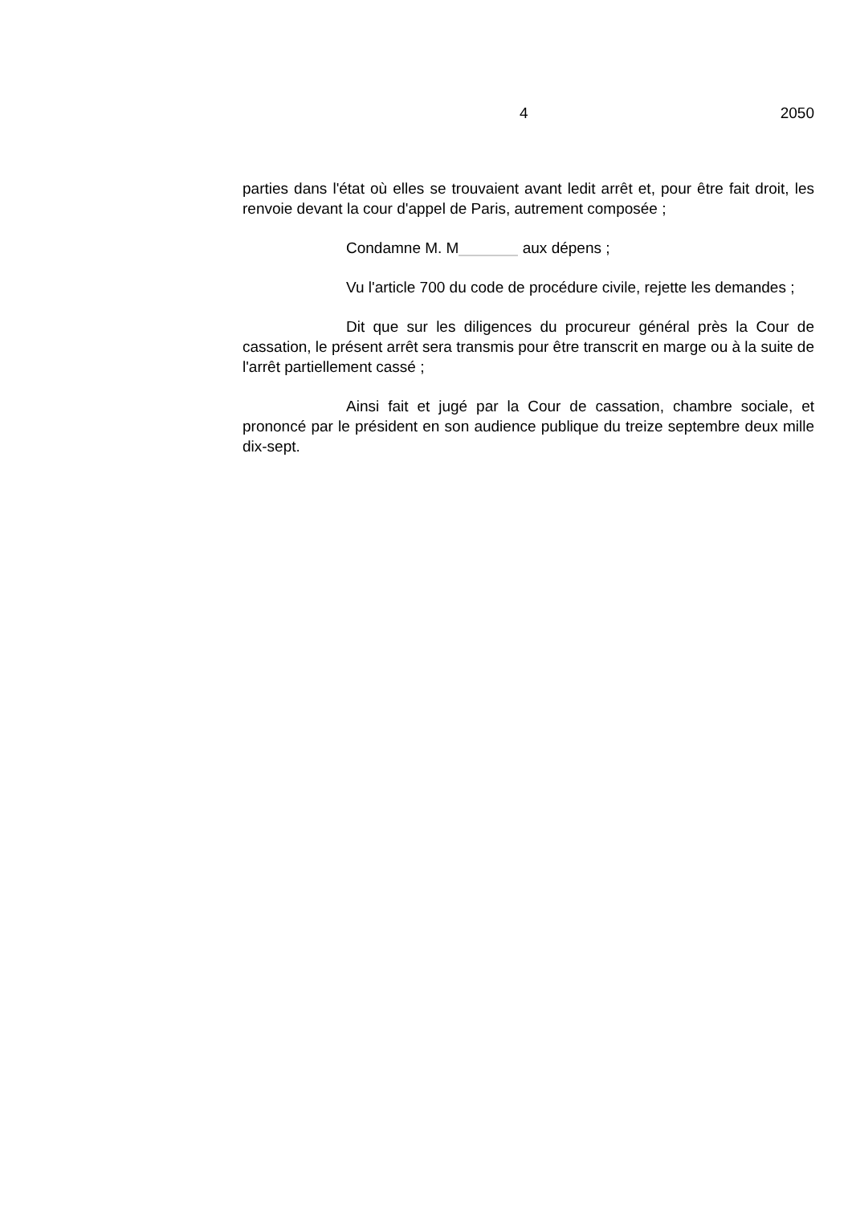4 2050
parties dans l'état où elles se trouvaient avant ledit arrêt et, pour être fait droit, les renvoie devant la cour d'appel de Paris, autrement composée ;
Condamne M. M aux dépens ;
Vu l'article 700 du code de procédure civile, rejette les demandes ;
Dit que sur les diligences du procureur général près la Cour de cassation, le présent arrêt sera transmis pour être transcrit en marge ou à la suite de l'arrêt partiellement cassé ;
Ainsi fait et jugé par la Cour de cassation, chambre sociale, et prononcé par le président en son audience publique du treize septembre deux mille dix-sept.